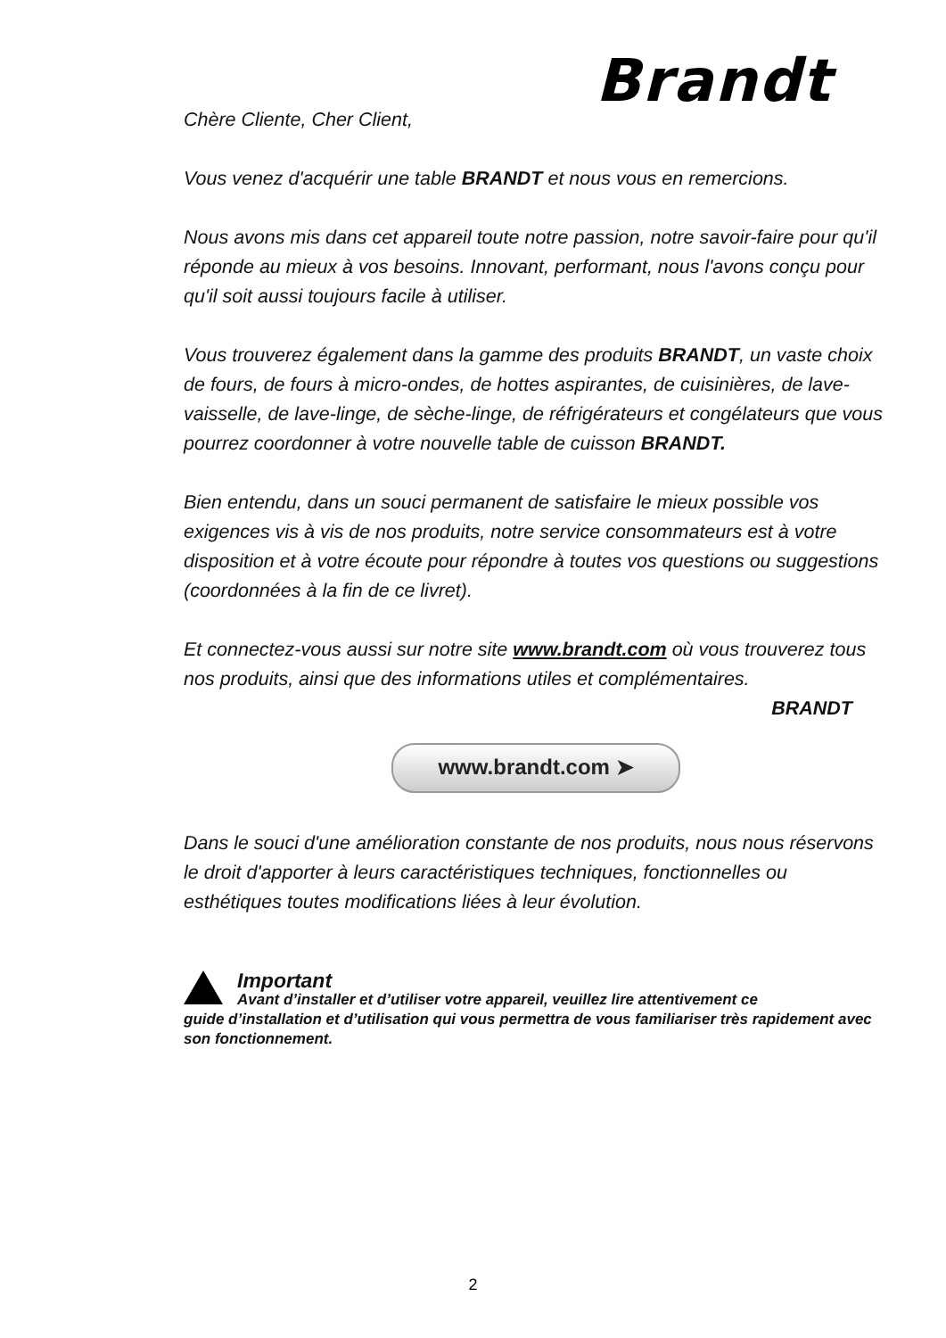Brandt
Chère Cliente, Cher Client,
Vous venez d'acquérir une table BRANDT et nous vous en remercions.
Nous avons mis dans cet appareil toute notre passion, notre savoir-faire pour qu'il réponde au mieux à vos besoins. Innovant, performant, nous l'avons conçu pour qu'il soit aussi toujours facile à utiliser.
Vous trouverez également dans la gamme des produits BRANDT, un vaste choix de fours, de fours à micro-ondes, de hottes aspirantes, de cuisinières, de lave-vaisselle, de lave-linge, de sèche-linge, de réfrigérateurs et congélateurs que vous pourrez coordonner à votre nouvelle table de cuisson BRANDT.
Bien entendu, dans un souci permanent de satisfaire le mieux possible vos exigences vis à vis de nos produits, notre service consommateurs est à votre disposition et à votre écoute pour répondre à toutes vos questions ou suggestions (coordonnées à la fin de ce livret).
Et connectez-vous aussi sur notre site www.brandt.com où vous trouverez tous nos produits, ainsi que des informations utiles et complémentaires.
BRANDT
www.brandt.com ➤
Dans le souci d'une amélioration constante de nos produits, nous nous réservons le droit d'apporter à leurs caractéristiques techniques, fonctionnelles ou esthétiques toutes modifications liées à leur évolution.
Important
Avant d’installer et d’utiliser votre appareil, veuillez lire attentivement ce
guide d’installation et d’utilisation qui vous permettra de vous familiariser très rapidement avec son fonctionnement.
2